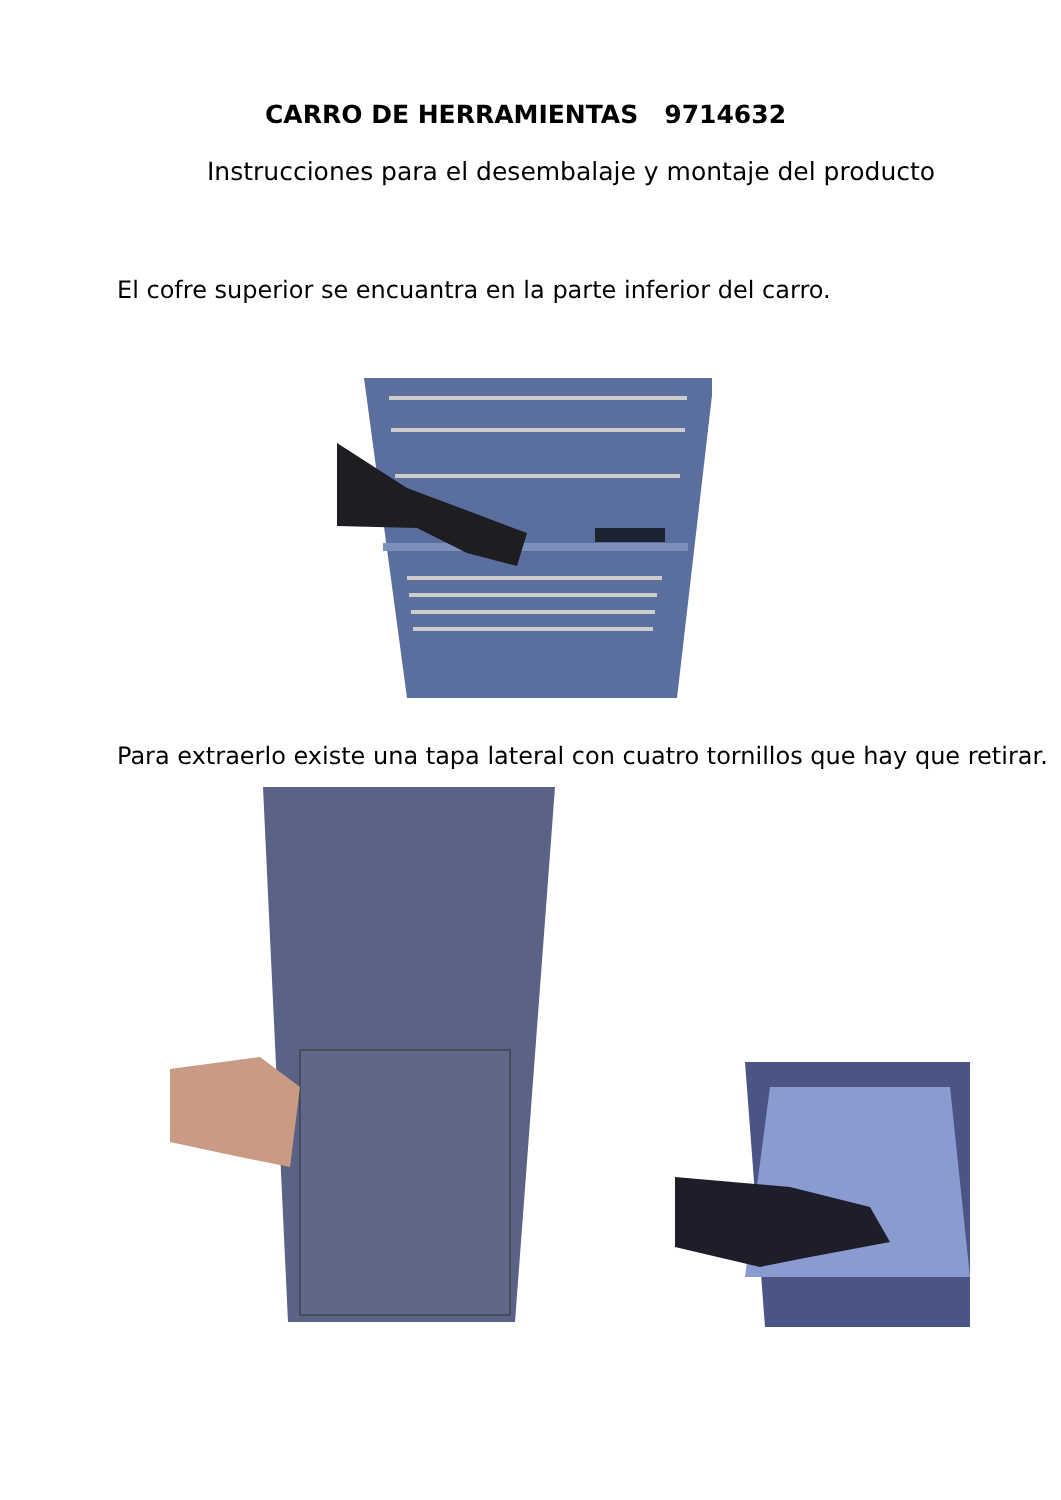CARRO DE HERRAMIENTAS 9714632
Instrucciones para el desembalaje y montaje del producto
El cofre superior se encuantra en la parte inferior del carro.
Para extraerlo existe una tapa lateral con cuatro tornillos que hay que retirar.